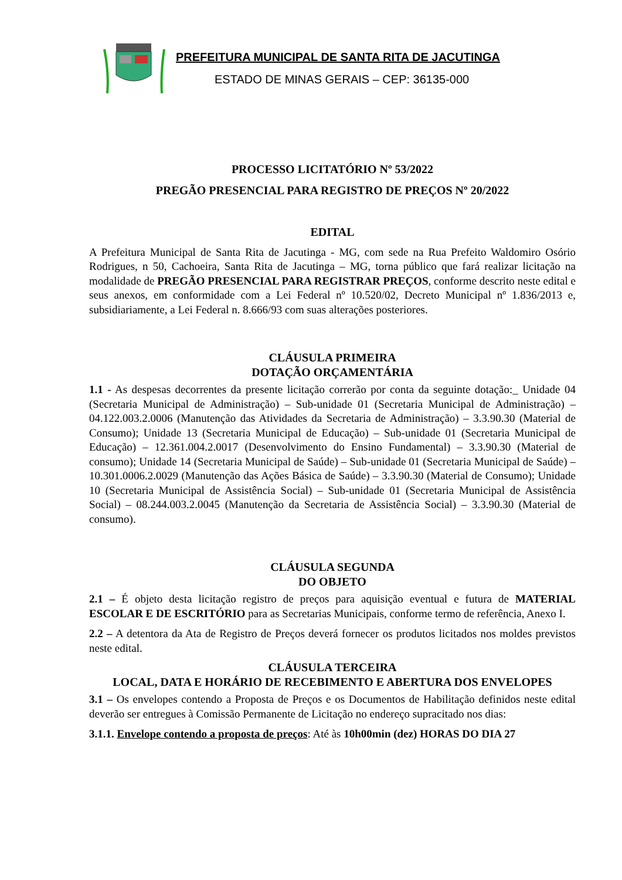PREFEITURA MUNICIPAL DE SANTA RITA DE JACUTINGA
ESTADO DE MINAS GERAIS – CEP: 36135-000
PROCESSO LICITATÓRIO Nº 53/2022
PREGÃO PRESENCIAL PARA REGISTRO DE PREÇOS Nº 20/2022
EDITAL
A Prefeitura Municipal de Santa Rita de Jacutinga - MG, com sede na Rua Prefeito Waldomiro Osório Rodrigues, n 50, Cachoeira, Santa Rita de Jacutinga – MG, torna público que fará realizar licitação na modalidade de PREGÃO PRESENCIAL PARA REGISTRAR PREÇOS, conforme descrito neste edital e seus anexos, em conformidade com a Lei Federal nº 10.520/02, Decreto Municipal nº 1.836/2013 e, subsidiariamente, a Lei Federal n. 8.666/93 com suas alterações posteriores.
CLÁUSULA PRIMEIRA
DOTAÇÃO ORÇAMENTÁRIA
1.1 - As despesas decorrentes da presente licitação correrão por conta da seguinte dotação:_ Unidade 04 (Secretaria Municipal de Administração) – Sub-unidade 01 (Secretaria Municipal de Administração) – 04.122.003.2.0006 (Manutenção das Atividades da Secretaria de Administração) – 3.3.90.30 (Material de Consumo); Unidade 13 (Secretaria Municipal de Educação) – Sub-unidade 01 (Secretaria Municipal de Educação) – 12.361.004.2.0017 (Desenvolvimento do Ensino Fundamental) – 3.3.90.30 (Material de consumo); Unidade 14 (Secretaria Municipal de Saúde) – Sub-unidade 01 (Secretaria Municipal de Saúde) – 10.301.0006.2.0029 (Manutenção das Ações Básica de Saúde) – 3.3.90.30 (Material de Consumo); Unidade 10 (Secretaria Municipal de Assistência Social) – Sub-unidade 01 (Secretaria Municipal de Assistência Social) – 08.244.003.2.0045 (Manutenção da Secretaria de Assistência Social) – 3.3.90.30 (Material de consumo).
CLÁUSULA SEGUNDA
DO OBJETO
2.1 – É objeto desta licitação registro de preços para aquisição eventual e futura de MATERIAL ESCOLAR E DE ESCRITÓRIO para as Secretarias Municipais, conforme termo de referência, Anexo I.
2.2 – A detentora da Ata de Registro de Preços deverá fornecer os produtos licitados nos moldes previstos neste edital.
CLÁUSULA TERCEIRA
LOCAL, DATA E HORÁRIO DE RECEBIMENTO E ABERTURA DOS ENVELOPES
3.1 – Os envelopes contendo a Proposta de Preços e os Documentos de Habilitação definidos neste edital deverão ser entregues à Comissão Permanente de Licitação no endereço supracitado nos dias:
3.1.1. Envelope contendo a proposta de preços: Até às 10h00min (dez) HORAS DO DIA 27